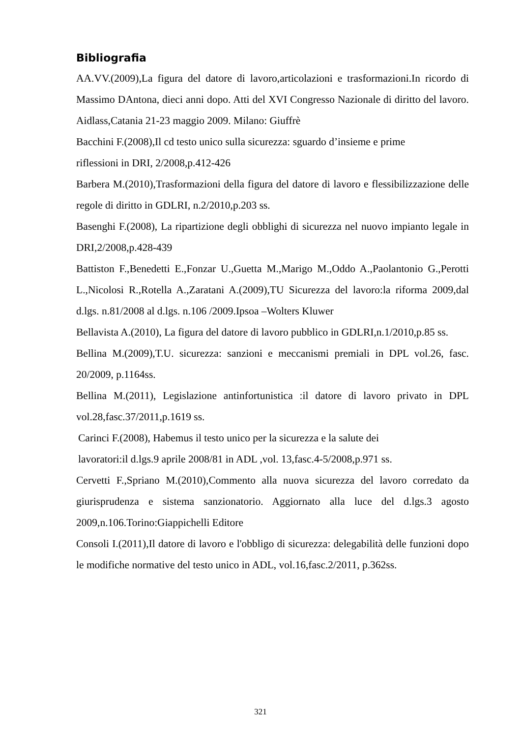Bibliografia
AA.VV.(2009),La figura del datore di lavoro,articolazioni e trasformazioni.In ricordo di Massimo DAntona, dieci anni dopo. Atti del XVI Congresso Nazionale di diritto del lavoro. Aidlass,Catania 21-23 maggio 2009. Milano: Giuffrè
Bacchini F.(2008),Il cd testo unico sulla sicurezza: sguardo d’insieme e prime
riflessioni in DRI, 2/2008,p.412-426
Barbera M.(2010),Trasformazioni della figura del datore di lavoro e flessibilizzazione delle regole di diritto in GDLRI, n.2/2010,p.203 ss.
Basenghi F.(2008), La ripartizione degli obblighi di sicurezza nel nuovo impianto legale in DRI,2/2008,p.428-439
Battiston F.,Benedetti E.,Fonzar U.,Guetta M.,Marigo M.,Oddo A.,Paolantonio G.,Perotti L.,Nicolosi R.,Rotella A.,Zaratani A.(2009),TU Sicurezza del lavoro:la riforma 2009,dal d.lgs. n.81/2008 al d.lgs. n.106 /2009.Ipsoa –Wolters Kluwer
Bellavista A.(2010), La figura del datore di lavoro pubblico in GDLRI,n.1/2010,p.85 ss.
Bellina M.(2009),T.U. sicurezza: sanzioni e meccanismi premiali in DPL vol.26, fasc. 20/2009, p.1164ss.
Bellina M.(2011), Legislazione antinfortunistica :il datore di lavoro privato in DPL vol.28,fasc.37/2011,p.1619 ss.
Carinci F.(2008), Habemus il testo unico per la sicurezza e la salute dei
lavoratori:il d.lgs.9 aprile 2008/81 in ADL ,vol. 13,fasc.4-5/2008,p.971 ss.
Cervetti F.,Spriano M.(2010),Commento alla nuova sicurezza del lavoro corredato da giurisprudenza e sistema sanzionatorio. Aggiornato alla luce del d.lgs.3 agosto 2009,n.106.Torino:Giappichelli Editore
Consoli I.(2011),Il datore di lavoro e l'obbligo di sicurezza: delegabilità delle funzioni dopo le modifiche normative del testo unico in ADL, vol.16,fasc.2/2011, p.362ss.
321